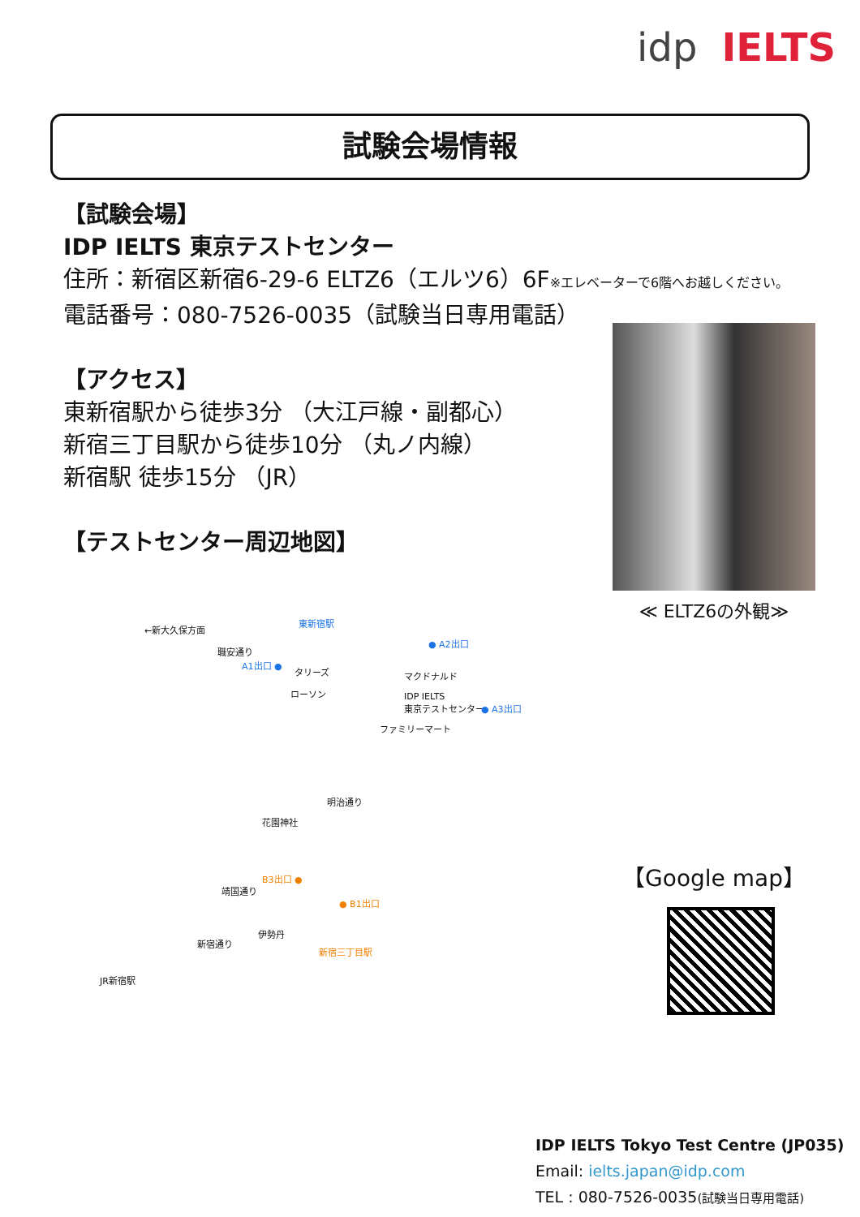idp IELTS
試験会場情報
【試験会場】
IDP IELTS 東京テストセンター
住所：新宿区新宿6-29-6 ELTZ6（エルツ6）6F※エレベーターで6階へお越しください。
電話番号：080-7526-0035（試験当日専用電話）
【アクセス】
東新宿駅から徒歩3分 （大江戸線・副都心）
新宿三丁目駅から徒歩10分 （丸ノ内線）
新宿駅 徒歩15分 （JR）
【テストセンター周辺地図】
≪ ELTZ6の外観≫
←新大久保方面
東新宿駅
● A2出口
職安通り
A1出口 ●
タリーズ マクドナルド
ローソン IDP IELTS
東京テストセンター ● A3出口
ファミリーマート
明治通り
花園神社
B3出口 ●
靖国通り
● B1出口
伊勢丹
新宿通り
新宿三丁目駅
JR新宿駅
【Google map】
IDP IELTS Tokyo Test Centre (JP035)
Email: ielts.japan@idp.com
TEL : 080-7526-0035(試験当日専用電話)